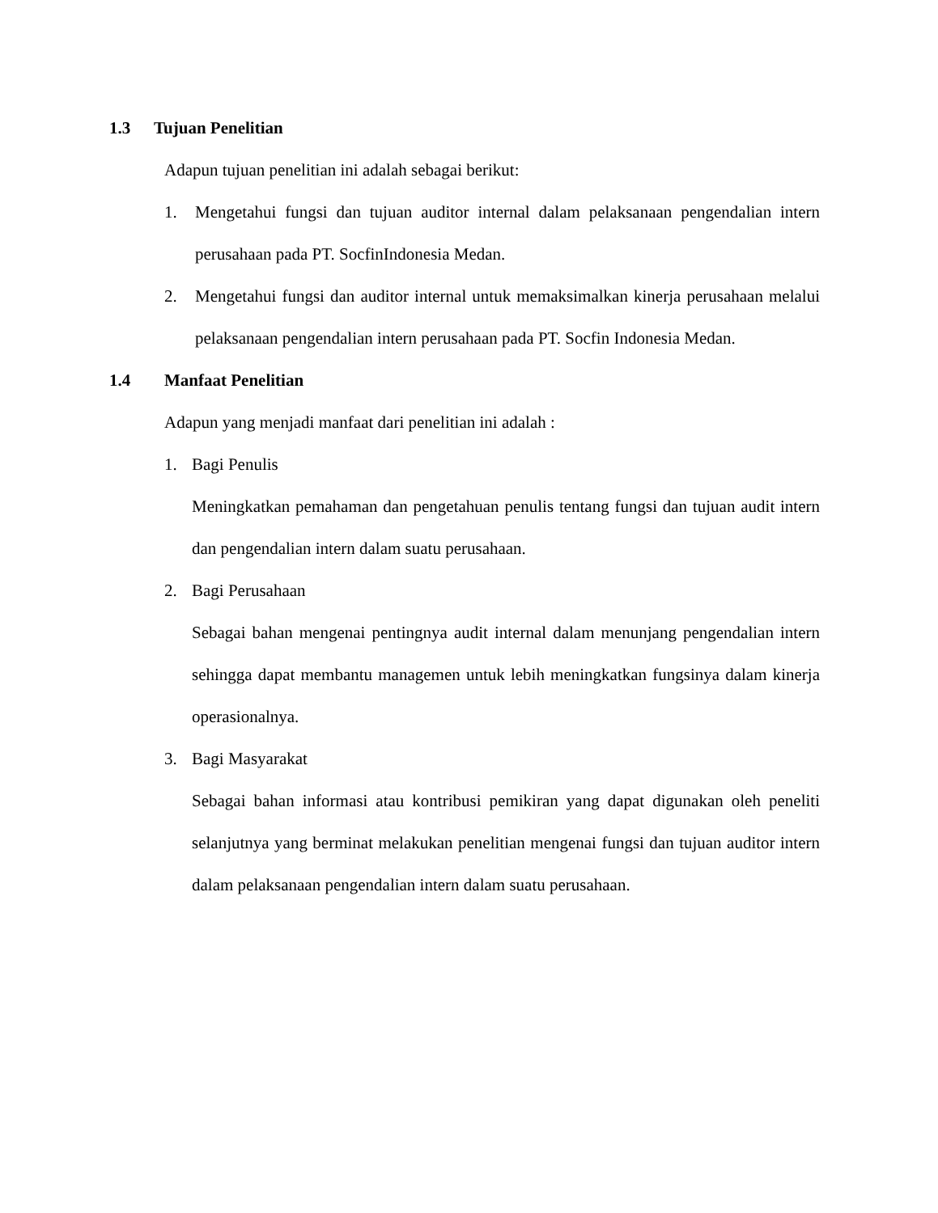1.3 Tujuan Penelitian
Adapun tujuan penelitian ini adalah sebagai berikut:
1. Mengetahui fungsi dan tujuan auditor internal dalam pelaksanaan pengendalian intern perusahaan pada PT. SocfinIndonesia Medan.
2. Mengetahui fungsi dan auditor internal untuk memaksimalkan kinerja perusahaan melalui pelaksanaan pengendalian intern perusahaan pada PT. Socfin Indonesia Medan.
1.4 Manfaat Penelitian
Adapun yang menjadi manfaat dari penelitian ini adalah :
1. Bagi Penulis
Meningkatkan pemahaman dan pengetahuan penulis tentang fungsi dan tujuan audit intern dan pengendalian intern dalam suatu perusahaan.
2. Bagi Perusahaan
Sebagai bahan mengenai pentingnya audit internal dalam menunjang pengendalian intern sehingga dapat membantu managemen untuk lebih meningkatkan fungsinya dalam kinerja operasionalnya.
3. Bagi Masyarakat
Sebagai bahan informasi atau kontribusi pemikiran yang dapat digunakan oleh peneliti selanjutnya yang berminat melakukan penelitian mengenai fungsi dan tujuan auditor intern dalam pelaksanaan pengendalian intern dalam suatu perusahaan.